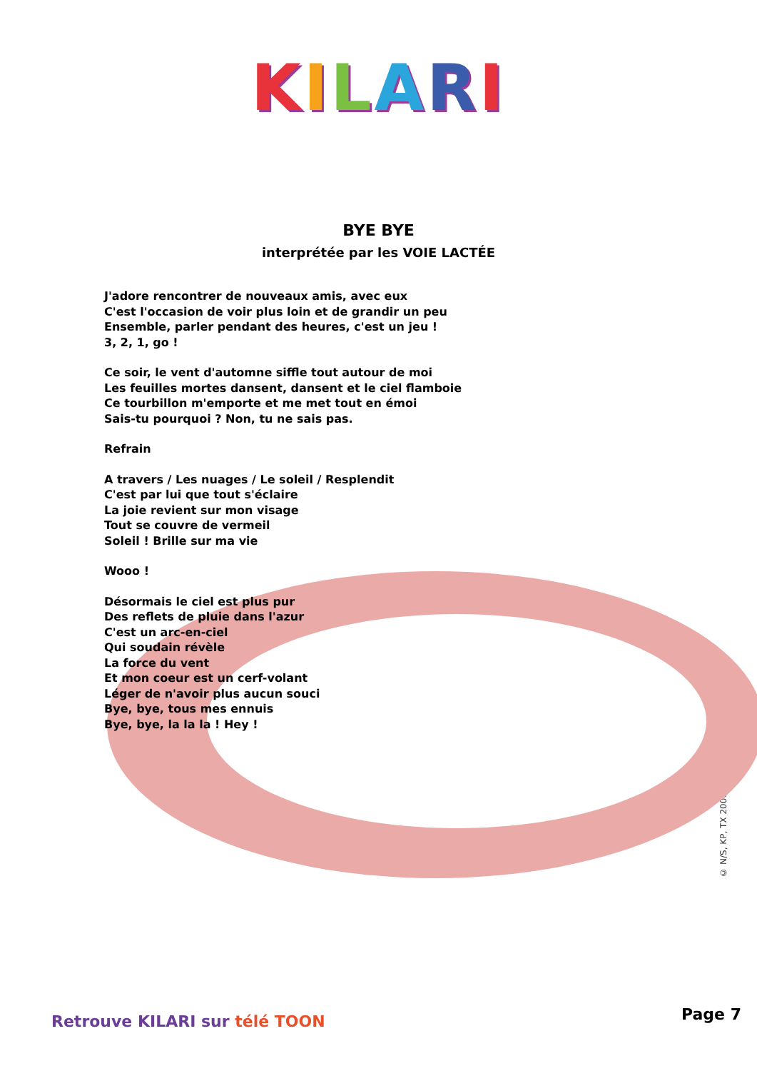KILARI
BYE BYE
interprétée par les VOIE LACTÉE
J'adore rencontrer de nouveaux amis, avec eux
C'est l'occasion de voir plus loin et de grandir un peu
Ensemble, parler pendant des heures, c'est un jeu !
3, 2, 1, go !
Ce soir, le vent d'automne siffle tout autour de moi
Les feuilles mortes dansent, dansent et le ciel flamboie
Ce tourbillon m'emporte et me met tout en émoi
Sais-tu pourquoi ? Non, tu ne sais pas.
Refrain
A travers / Les nuages / Le soleil / Resplendit
C'est par lui que tout s'éclaire
La joie revient sur mon visage
Tout se couvre de vermeil
Soleil ! Brille sur ma vie
Wooo !
Désormais le ciel est plus pur
Des reflets de pluie dans l'azur
C'est un arc-en-ciel
Qui soudain révèle
La force du vent
Et mon coeur est un cerf-volant
Léger de n'avoir plus aucun souci
Bye, bye, tous mes ennuis
Bye, bye, la la la ! Hey !
© N/S, KP, TX 2006
Retrouve KILARI sur télé TOON Page 7